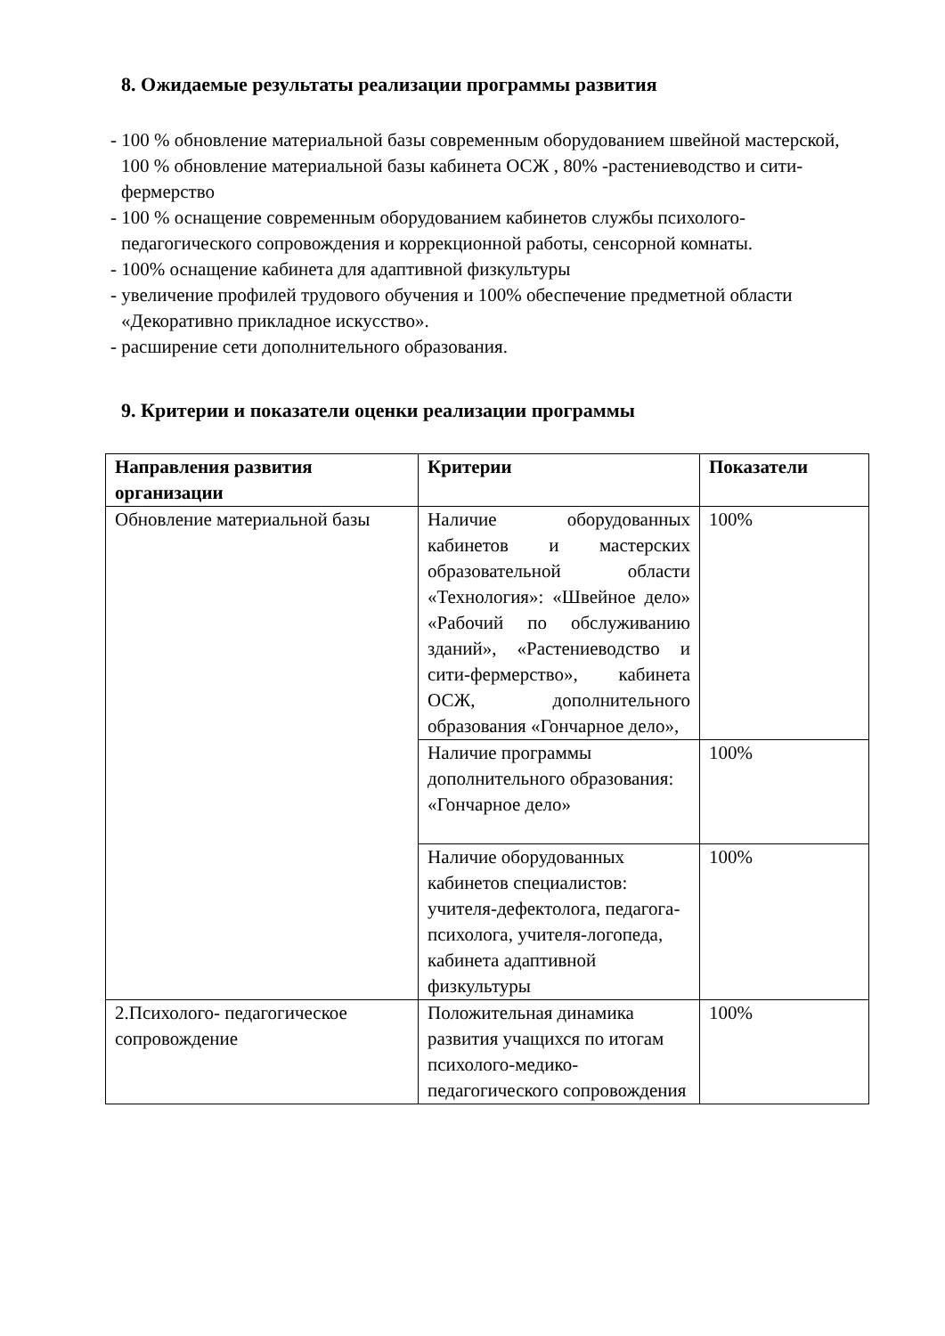8. Ожидаемые результаты реализации программы развития
- 100 % обновление материальной базы современным оборудованием швейной мастерской, 100 % обновление материальной базы кабинета ОСЖ , 80% -растениеводство и сити-фермерство
- 100 % оснащение современным оборудованием кабинетов службы психолого- педагогического сопровождения и коррекционной работы, сенсорной комнаты.
- 100% оснащение кабинета для адаптивной физкультуры
- увеличение профилей трудового обучения и 100% обеспечение предметной области «Декоративно прикладное искусство».
- расширение сети дополнительного образования.
9. Критерии и показатели оценки реализации программы
| Направления развития организации | Критерии | Показатели |
| --- | --- | --- |
| Обновление материальной базы | Наличие оборудованных кабинетов и мастерских образовательной области «Технология»: «Швейное дело» «Рабочий по обслуживанию зданий», «Растениеводство и сити-фермерство», кабинета ОСЖ, дополнительного образования «Гончарное дело», | 100% |
| | Наличие программы дополнительного образования: «Гончарное дело» | 100% |
| | Наличие оборудованных кабинетов специалистов: учителя-дефектолога, педагога- психолога, учителя-логопеда, кабинета адаптивной физкультуры | 100% |
| 2.Психолого- педагогическое сопровождение | Положительная динамика развития учащихся по итогам психолого-медико-педагогического сопровождения | 100% |